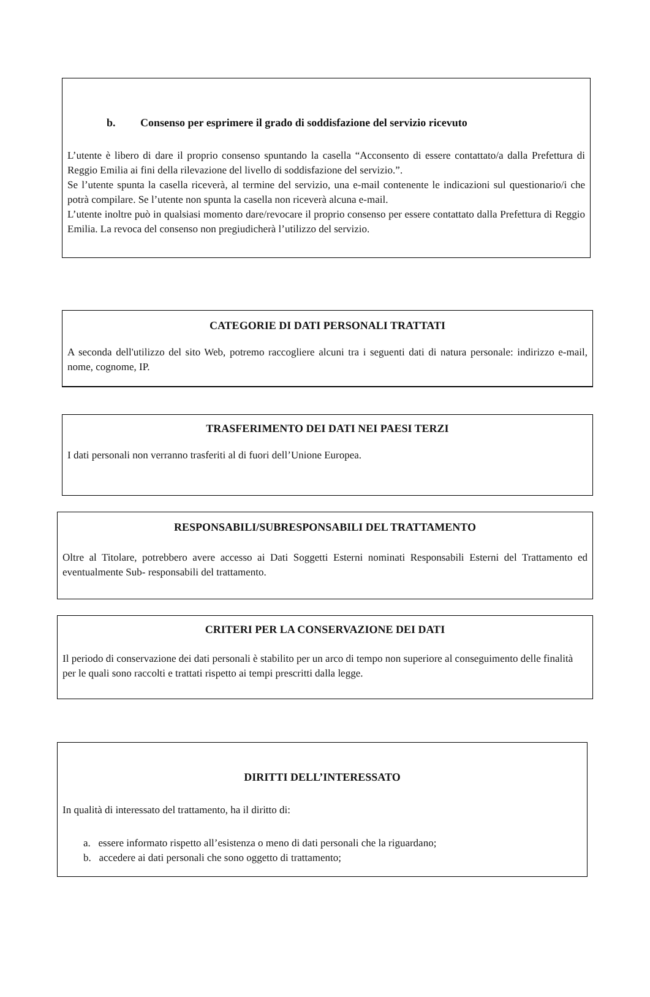b. Consenso per esprimere il grado di soddisfazione del servizio ricevuto
L’utente è libero di dare il proprio consenso spuntando la casella “Acconsento di essere contattato/a dalla Prefettura di Reggio Emilia ai fini della rilevazione del livello di soddisfazione del servizio.”.
Se l’utente spunta la casella riceverà, al termine del servizio, una e-mail contenente le indicazioni sul questionario/i che potrà compilare. Se l’utente non spunta la casella non riceverà alcuna e-mail.
L’utente inoltre può in qualsiasi momento dare/revocare il proprio consenso per essere contattato dalla Prefettura di Reggio Emilia. La revoca del consenso non pregiudicherà l’utilizzo del servizio.
CATEGORIE DI DATI PERSONALI TRATTATI
A seconda dell'utilizzo del sito Web, potremo raccogliere alcuni tra i seguenti dati di natura personale: indirizzo e-mail, nome, cognome, IP.
TRASFERIMENTO DEI DATI NEI PAESI TERZI
I dati personali non verranno trasferiti al di fuori dell’Unione Europea.
RESPONSABILI/SUBRESPONSABILI DEL TRATTAMENTO
Oltre al Titolare, potrebbero avere accesso ai Dati Soggetti Esterni nominati Responsabili Esterni del Trattamento ed eventualmente Sub- responsabili del trattamento.
CRITERI PER LA CONSERVAZIONE DEI DATI
Il periodo di conservazione dei dati personali è stabilito per un arco di tempo non superiore al conseguimento delle finalità per le quali sono raccolti e trattati rispetto ai tempi prescritti dalla legge.
DIRITTI DELL’INTERESSATO
In qualità di interessato del trattamento, ha il diritto di:
a. essere informato rispetto all’esistenza o meno di dati personali che la riguardano;
b. accedere ai dati personali che sono oggetto di trattamento;